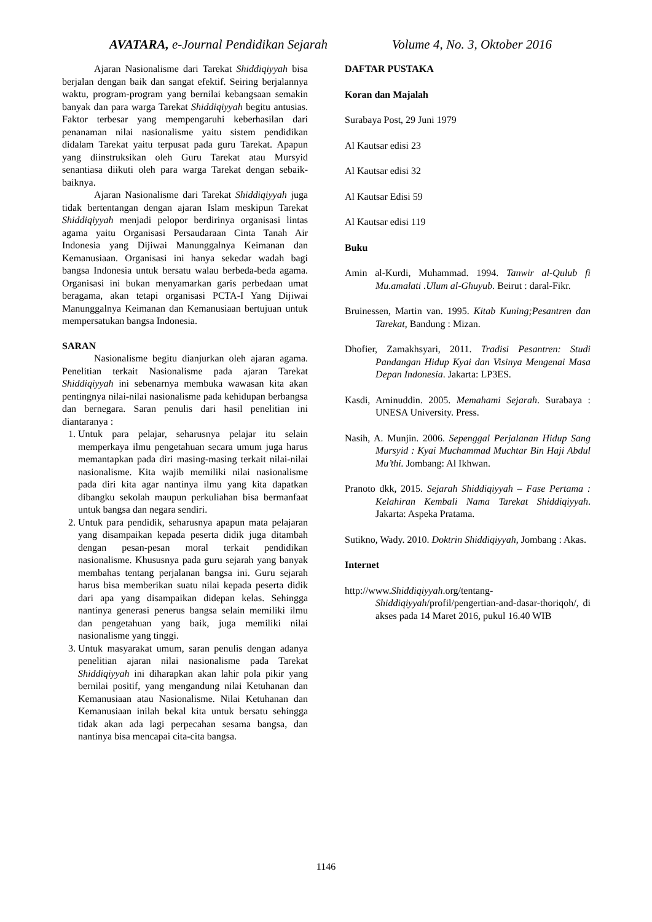AVATARA, e-Journal Pendidikan Sejarah Volume 4, No. 3, Oktober 2016
Ajaran Nasionalisme dari Tarekat Shiddiqiyyah bisa berjalan dengan baik dan sangat efektif. Seiring berjalannya waktu, program-program yang bernilai kebangsaan semakin banyak dan para warga Tarekat Shiddiqiyyah begitu antusias. Faktor terbesar yang mempengaruhi keberhasilan dari penanaman nilai nasionalisme yaitu sistem pendidikan didalam Tarekat yaitu terpusat pada guru Tarekat. Apapun yang diinstruksikan oleh Guru Tarekat atau Mursyid senantiasa diikuti oleh para warga Tarekat dengan sebaik-baiknya.
Ajaran Nasionalisme dari Tarekat Shiddiqiyyah juga tidak bertentangan dengan ajaran Islam meskipun Tarekat Shiddiqiyyah menjadi pelopor berdirinya organisasi lintas agama yaitu Organisasi Persaudaraan Cinta Tanah Air Indonesia yang Dijiwai Manunggalnya Keimanan dan Kemanusiaan. Organisasi ini hanya sekedar wadah bagi bangsa Indonesia untuk bersatu walau berbeda-beda agama. Organisasi ini bukan menyamarkan garis perbedaan umat beragama, akan tetapi organisasi PCTA-I Yang Dijiwai Manunggalnya Keimanan dan Kemanusiaan bertujuan untuk mempersatukan bangsa Indonesia.
SARAN
Nasionalisme begitu dianjurkan oleh ajaran agama. Penelitian terkait Nasionalisme pada ajaran Tarekat Shiddiqiyyah ini sebenarnya membuka wawasan kita akan pentingnya nilai-nilai nasionalisme pada kehidupan berbangsa dan bernegara. Saran penulis dari hasil penelitian ini diantaranya :
1. Untuk para pelajar, seharusnya pelajar itu selain memperkaya ilmu pengetahuan secara umum juga harus memantapkan pada diri masing-masing terkait nilai-nilai nasionalisme. Kita wajib memiliki nilai nasionalisme pada diri kita agar nantinya ilmu yang kita dapatkan dibangku sekolah maupun perkuliahan bisa bermanfaat untuk bangsa dan negara sendiri.
2. Untuk para pendidik, seharusnya apapun mata pelajaran yang disampaikan kepada peserta didik juga ditambah dengan pesan-pesan moral terkait pendidikan nasionalisme. Khususnya pada guru sejarah yang banyak membahas tentang perjalanan bangsa ini. Guru sejarah harus bisa memberikan suatu nilai kepada peserta didik dari apa yang disampaikan didepan kelas. Sehingga nantinya generasi penerus bangsa selain memiliki ilmu dan pengetahuan yang baik, juga memiliki nilai nasionalisme yang tinggi.
3. Untuk masyarakat umum, saran penulis dengan adanya penelitian ajaran nilai nasionalisme pada Tarekat Shiddiqiyyah ini diharapkan akan lahir pola pikir yang bernilai positif, yang mengandung nilai Ketuhanan dan Kemanusiaan atau Nasionalisme. Nilai Ketuhanan dan Kemanusiaan inilah bekal kita untuk bersatu sehingga tidak akan ada lagi perpecahan sesama bangsa, dan nantinya bisa mencapai cita-cita bangsa.
DAFTAR PUSTAKA
Koran dan Majalah
Surabaya Post, 29 Juni 1979
Al Kautsar edisi 23
Al Kautsar edisi 32
Al Kautsar Edisi 59
Al Kautsar edisi 119
Buku
Amin al-Kurdi, Muhammad. 1994. Tanwir al-Qulub fi Mu.amalati .Ulum al-Ghuyub. Beirut : daral-Fikr.
Bruinessen, Martin van. 1995. Kitab Kuning;Pesantren dan Tarekat, Bandung : Mizan.
Dhofier, Zamakhsyari, 2011. Tradisi Pesantren: Studi Pandangan Hidup Kyai dan Visinya Mengenai Masa Depan Indonesia. Jakarta: LP3ES.
Kasdi, Aminuddin. 2005. Memahami Sejarah. Surabaya : UNESA University. Press.
Nasih, A. Munjin. 2006. Sepenggal Perjalanan Hidup Sang Mursyid : Kyai Muchammad Muchtar Bin Haji Abdul Mu’thi. Jombang: Al Ikhwan.
Pranoto dkk, 2015. Sejarah Shiddiqiyyah – Fase Pertama : Kelahiran Kembali Nama Tarekat Shiddiqiyyah. Jakarta: Aspeka Pratama.
Sutikno, Wady. 2010. Doktrin Shiddiqiyyah, Jombang : Akas.
Internet
http://www.Shiddiqiyyah.org/tentang-Shiddiqiyyah/profil/pengertian-and-dasar-thoriqoh/, di akses pada 14 Maret 2016, pukul 16.40 WIB
1146